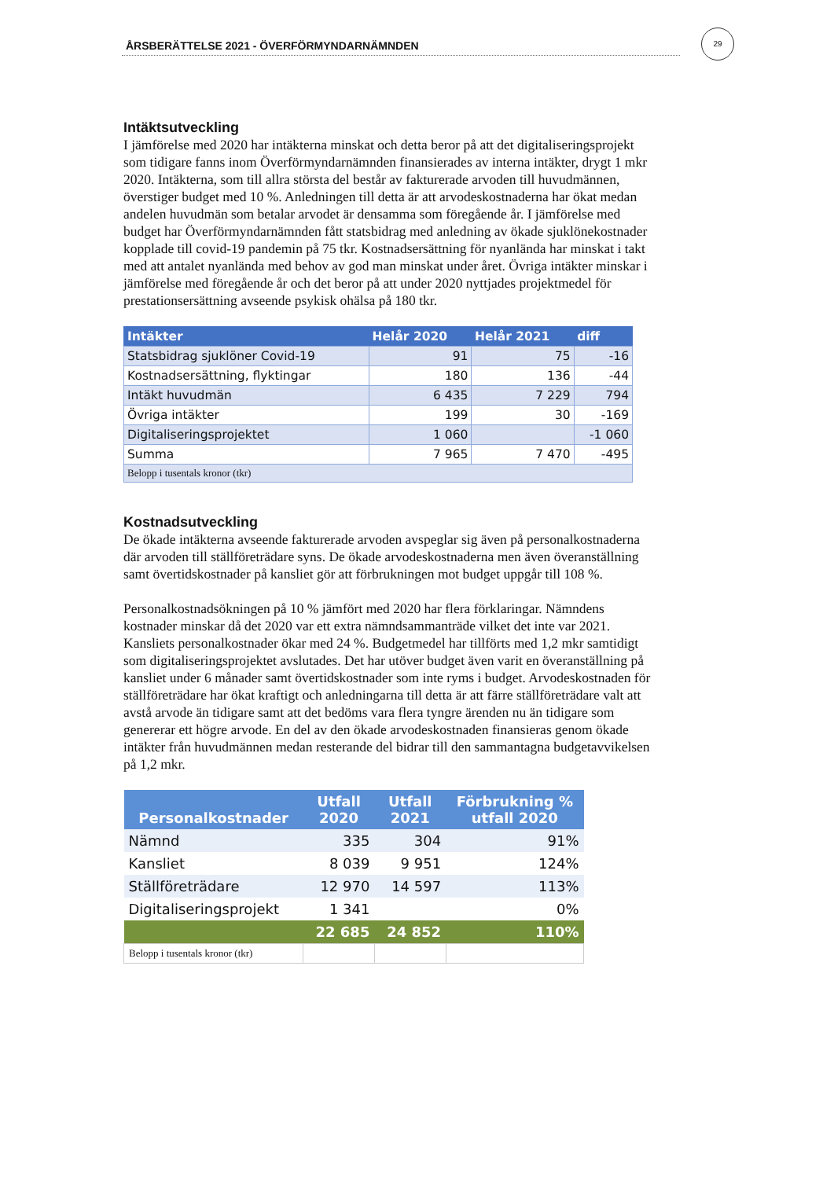ÅRSBERÄTTELSE 2021 - ÖVERFÖRMYNDARNÄMNDEN
29
Intäktsutveckling
I jämförelse med 2020 har intäkterna minskat och detta beror på att det digitaliseringsprojekt som tidigare fanns inom Överförmyndarnämnden finansierades av interna intäkter, drygt 1 mkr 2020. Intäkterna, som till allra största del består av fakturerade arvoden till huvudmännen, överstiger budget med 10 %. Anledningen till detta är att arvodeskostnaderna har ökat medan andelen huvudmän som betalar arvodet är densamma som föregående år. I jämförelse med budget har Överförmyndarnämnden fått statsbidrag med anledning av ökade sjuklönekostnader kopplade till covid-19 pandemin på 75 tkr. Kostnadsersättning för nyanlända har minskat i takt med att antalet nyanlända med behov av god man minskat under året. Övriga intäkter minskar i jämförelse med föregående år och det beror på att under 2020 nyttjades projektmedel för prestationsersättning avseende psykisk ohälsa på 180 tkr.
| Intäkter | Helår 2020 | Helår 2021 | diff |
| --- | --- | --- | --- |
| Statsbidrag sjuklöner Covid-19 | 91 | 75 | -16 |
| Kostnadsersättning, flyktingar | 180 | 136 | -44 |
| Intäkt huvudmän | 6 435 | 7 229 | 794 |
| Övriga intäkter | 199 | 30 | -169 |
| Digitaliseringsprojektet | 1 060 | | -1 060 |
| Summa | 7 965 | 7 470 | -495 |
| Belopp i tusentals kronor (tkr) | | | |
Kostnadsutveckling
De ökade intäkterna avseende fakturerade arvoden avspeglar sig även på personalkostnaderna där arvoden till ställföreträdare syns. De ökade arvodeskostnaderna men även överanställning samt övertidskostnader på kansliet gör att förbrukningen mot budget uppgår till 108 %.
Personalkostnadsökningen på 10 % jämfört med 2020 har flera förklaringar. Nämndens kostnader minskar då det 2020 var ett extra nämndsammanträde vilket det inte var 2021. Kansliets personalkostnader ökar med 24 %. Budgetmedel har tillförts med 1,2 mkr samtidigt som digitaliseringsprojektet avslutades. Det har utöver budget även varit en överanställning på kansliet under 6 månader samt övertidskostnader som inte ryms i budget. Arvodeskostnaden för ställföreträdare har ökat kraftigt och anledningarna till detta är att färre ställföreträdare valt att avstå arvode än tidigare samt att det bedöms vara flera tyngre ärenden nu än tidigare som genererar ett högre arvode. En del av den ökade arvodeskostnaden finansieras genom ökade intäkter från huvudmännen medan resterande del bidrar till den sammantagna budgetavvikelsen på 1,2 mkr.
| Personalkostnader | Utfall 2020 | Utfall 2021 | Förbrukning % utfall 2020 |
| --- | --- | --- | --- |
| Nämnd | 335 | 304 | 91% |
| Kansliet | 8 039 | 9 951 | 124% |
| Ställföreträdare | 12 970 | 14 597 | 113% |
| Digitaliseringsprojekt | 1 341 | | 0% |
| | 22 685 | 24 852 | 110% |
| Belopp i tusentals kronor (tkr) | | | |